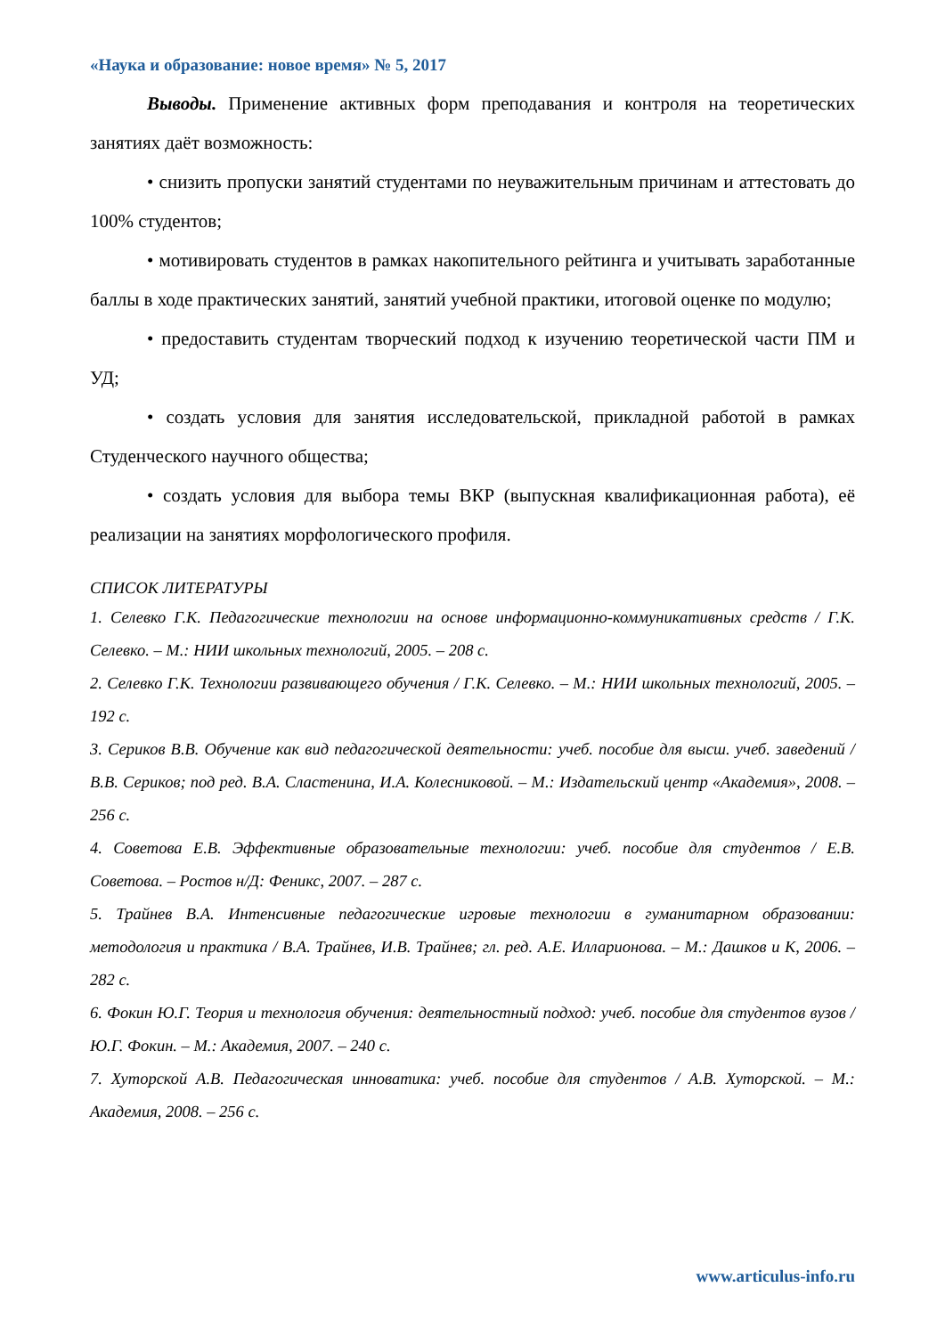«Наука и образование: новое время» № 5, 2017
Выводы. Применение активных форм преподавания и контроля на теоретических занятиях даёт возможность:
• снизить пропуски занятий студентами по неуважительным причинам и аттестовать до 100% студентов;
• мотивировать студентов в рамках накопительного рейтинга и учитывать заработанные баллы в ходе практических занятий, занятий учебной практики, итоговой оценке по модулю;
• предоставить студентам творческий подход к изучению теоретической части ПМ и УД;
• создать условия для занятия исследовательской, прикладной работой в рамках Студенческого научного общества;
• создать условия для выбора темы ВКР (выпускная квалификационная работа), её реализации на занятиях морфологического профиля.
СПИСОК ЛИТЕРАТУРЫ
1. Селевко Г.К. Педагогические технологии на основе информационно-коммуникативных средств / Г.К. Селевко. – М.: НИИ школьных технологий, 2005. – 208 с.
2. Селевко Г.К. Технологии развивающего обучения / Г.К. Селевко. – М.: НИИ школьных технологий, 2005. – 192 с.
3. Сериков В.В. Обучение как вид педагогической деятельности: учеб. пособие для высш. учеб. заведений / В.В. Сериков; под ред. В.А. Сластенина, И.А. Колесниковой. – М.: Издательский центр «Академия», 2008. – 256 с.
4. Советова Е.В. Эффективные образовательные технологии: учеб. пособие для студентов / Е.В. Советова. – Ростов н/Д: Феникс, 2007. – 287 с.
5. Трайнев В.А. Интенсивные педагогические игровые технологии в гуманитарном образовании: методология и практика / В.А. Трайнев, И.В. Трайнев; гл. ред. А.Е. Илларионова. – М.: Дашков и К, 2006. – 282 с.
6. Фокин Ю.Г. Теория и технология обучения: деятельностный подход: учеб. пособие для студентов вузов / Ю.Г. Фокин. – М.: Академия, 2007. – 240 с.
7. Хуторской А.В. Педагогическая инноватика: учеб. пособие для студентов / А.В. Хуторской. – М.: Академия, 2008. – 256 с.
www.articulus-info.ru